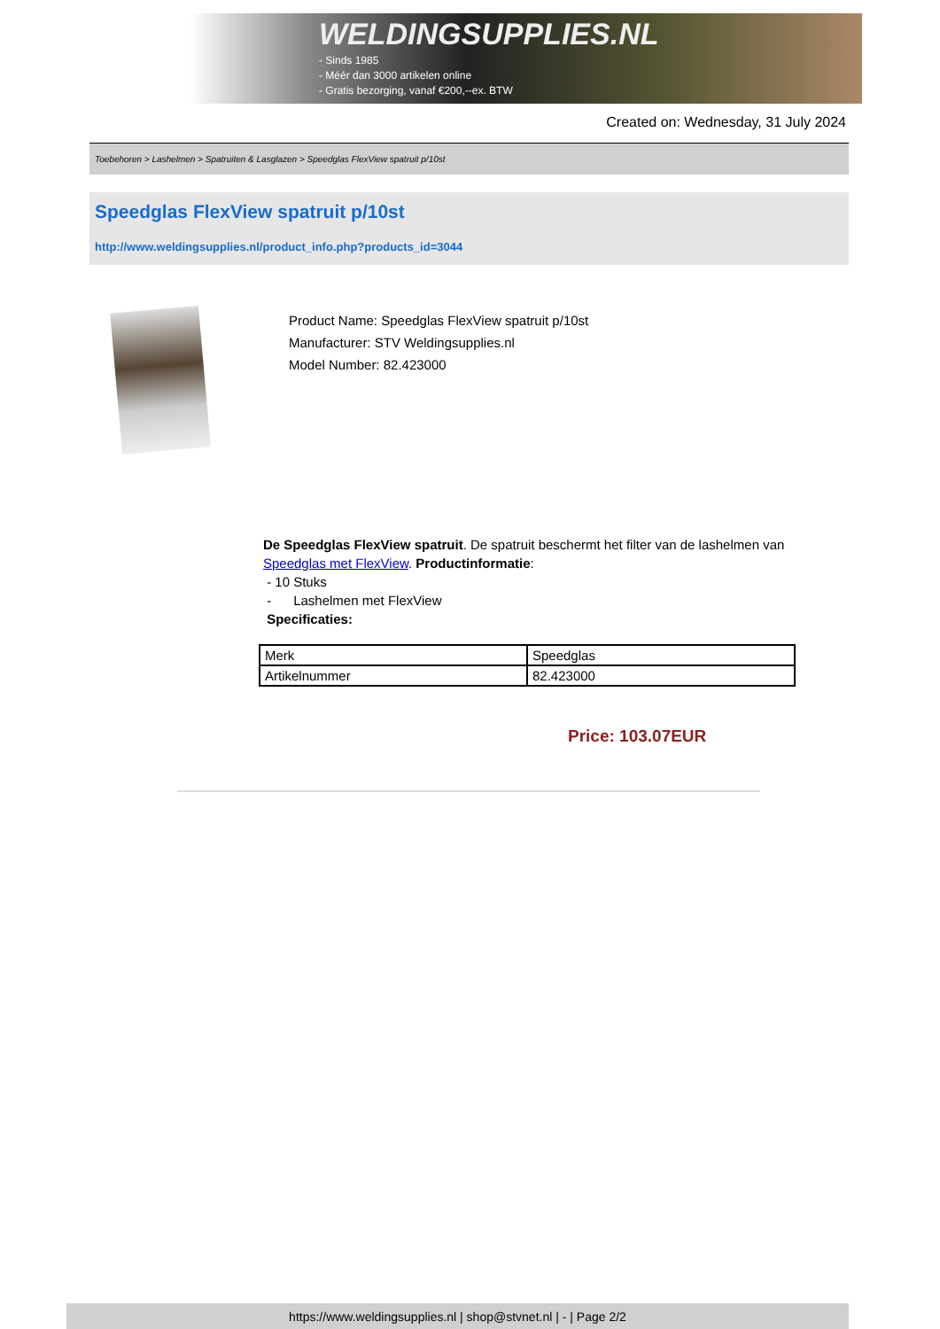WELDINGSUPPLIES.NL
- Sinds 1985
- Méér dan 3000 artikelen online
- Gratis bezorging, vanaf €200,--ex. BTW
Created on: Wednesday, 31 July 2024
Toebehoren > Lashelmen > Spatruiten & Lasglazen > Speedglas FlexView spatruit p/10st
Speedglas FlexView spatruit p/10st
http://www.weldingsupplies.nl/product_info.php?products_id=3044
Product Name: Speedglas FlexView spatruit p/10st
Manufacturer: STV Weldingsupplies.nl
Model Number: 82.423000
De Speedglas FlexView spatruit. De spatruit beschermt het filter van de lashelmen van Speedglas met FlexView. Productinformatie:
- 10 Stuks
- Lashelmen met FlexView
Specificaties:
| Merk | Speedglas |
| Artikelnummer | 82.423000 |
Price: 103.07EUR
https://www.weldingsupplies.nl | shop@stvnet.nl | - | Page 2/2